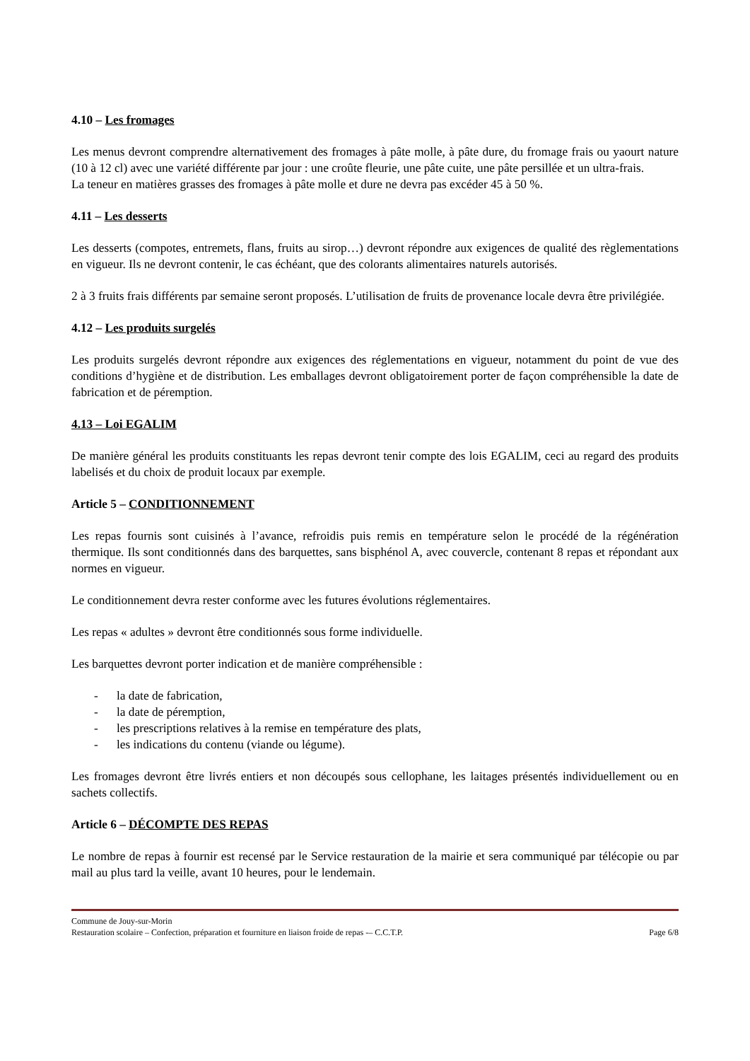4.10 – Les fromages
Les menus devront comprendre alternativement des fromages à pâte molle, à pâte dure, du fromage frais ou yaourt nature (10 à 12 cl) avec une variété différente par jour : une croûte fleurie, une pâte cuite, une pâte persillée et un ultra-frais.
La teneur en matières grasses des fromages à pâte molle et dure ne devra pas excéder 45 à 50 %.
4.11 – Les desserts
Les desserts (compotes, entremets, flans, fruits au sirop…) devront répondre aux exigences de qualité des règlementations en vigueur. Ils ne devront contenir, le cas échéant, que des colorants alimentaires naturels autorisés.
2 à 3 fruits frais différents par semaine seront proposés. L’utilisation de fruits de provenance locale devra être privilégiée.
4.12 – Les produits surgelés
Les produits surgelés devront répondre aux exigences des réglementations en vigueur, notamment du point de vue des conditions d’hygiène et de distribution. Les emballages devront obligatoirement porter de façon compréhensible la date de fabrication et de péremption.
4.13 – Loi EGALIM
De manière général les produits constituants les repas devront tenir compte des lois EGALIM, ceci au regard des produits labelisés et du choix de produit locaux par exemple.
Article 5 – CONDITIONNEMENT
Les repas fournis sont cuisinés à l’avance, refroidis puis remis en température selon le procédé de la régénération thermique. Ils sont conditionnés dans des barquettes, sans bisphénol A, avec couvercle, contenant 8 repas et répondant aux normes en vigueur.
Le conditionnement devra rester conforme avec les futures évolutions réglementaires.
Les repas « adultes » devront être conditionnés sous forme individuelle.
Les barquettes devront porter indication et de manière compréhensible :
- la date de fabrication,
- la date de péremption,
- les prescriptions relatives à la remise en température des plats,
- les indications du contenu (viande ou légume).
Les fromages devront être livrés entiers et non découpés sous cellophane, les laitages présentés individuellement ou en sachets collectifs.
Article 6 – DÉCOMPTE DES REPAS
Le nombre de repas à fournir est recensé par le Service restauration de la mairie et sera communiqué par télécopie ou par mail au plus tard la veille, avant 10 heures, pour le lendemain.
Commune de Jouy-sur-Morin
Restauration scolaire – Confection, préparation et fourniture en liaison froide de repas -– C.C.T.P. Page 6/8